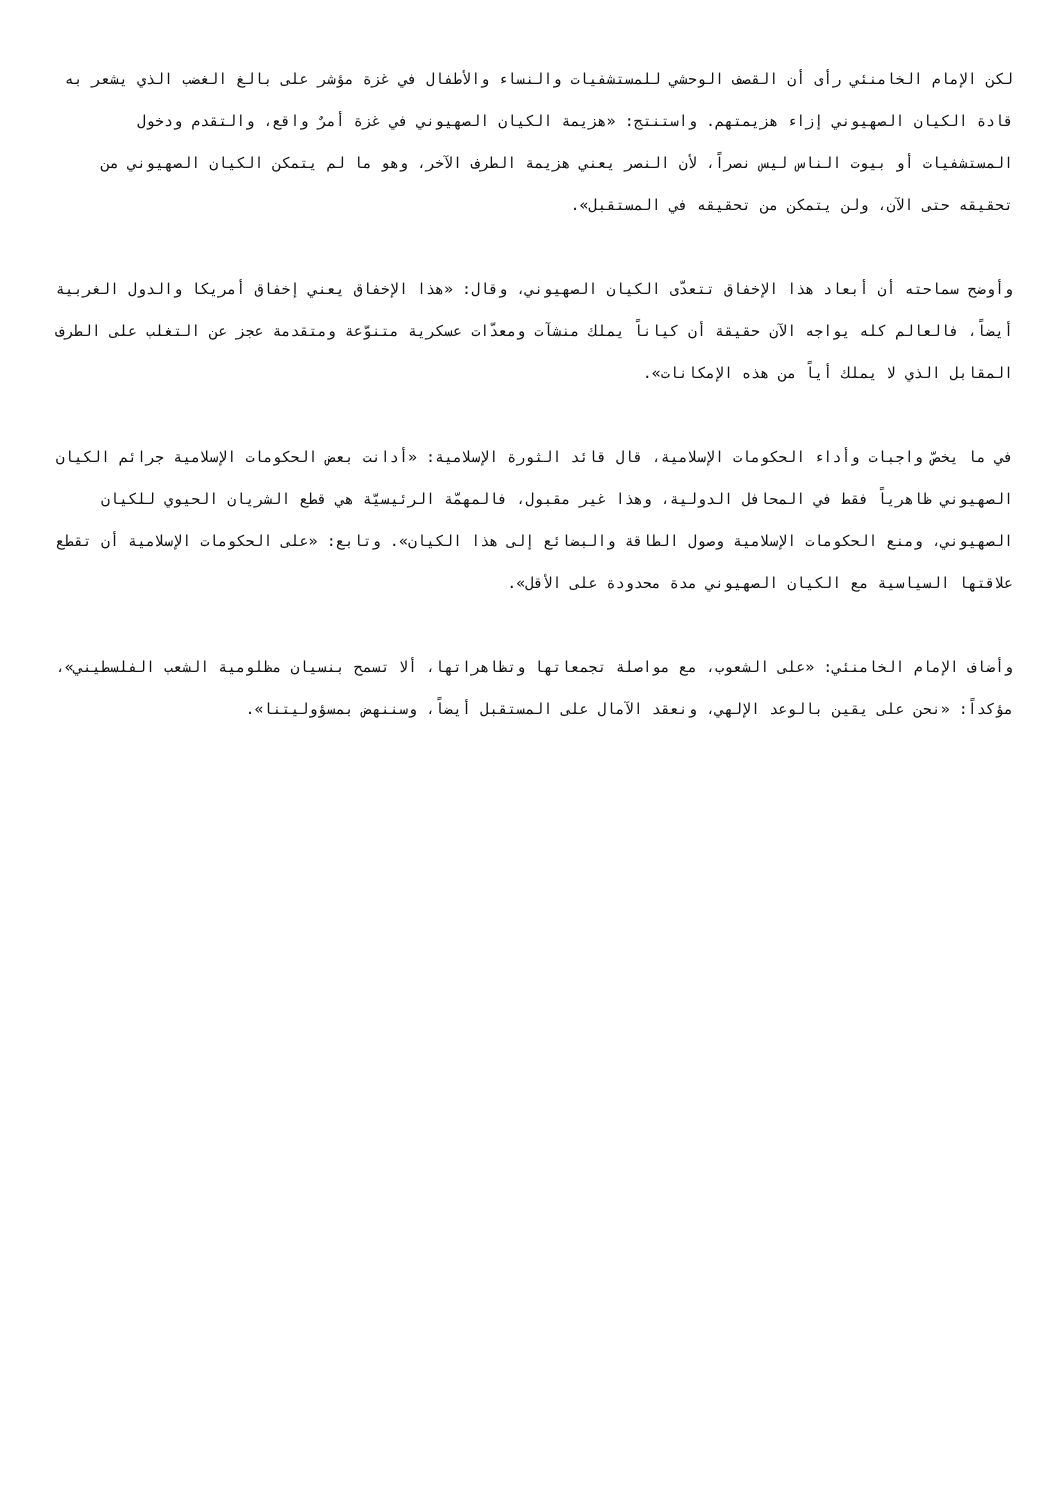لكن الإمام الخامنئي رأى أن القصف الوحشي للمستشفيات والنساء والأطفال في غزة مؤشر على بالغ الغضب الذي يشعر به قادة الكيان الصهيوني إزاء هزيمتهم. واستنتج: «هزيمة الكيان الصهيوني في غزة أمرٌ واقع، والتقدم ودخول المستشفيات أو بيوت الناس ليس نصراً، لأن النصر يعني هزيمة الطرف الآخر، وهو ما لم يتمكن الكيان الصهيوني من تحقيقه حتى الآن، ولن يتمكن من تحقيقه في المستقبل».
وأوضح سماحته أن أبعاد هذا الإخفاق تتعدّى الكيان الصهيوني، وقال: «هذا الإخفاق يعني إخفاق أمريكا والدول الغربية أيضاً، فالعالم كله يواجه الآن حقيقة أن كياناً يملك منشآت ومعدّات عسكرية متنوّعة ومتقدمة عجز عن التغلب على الطرف المقابل الذي لا يملك أياً من هذه الإمكانات».
في ما يخصّ واجبات وأداء الحكومات الإسلامية، قال قائد الثورة الإسلامية: «أدانت بعض الحكومات الإسلامية جرائم الكيان الصهيوني ظاهرياً فقط في المحافل الدولية، وهذا غير مقبول، فالمهمّة الرئيسيّة هي قطع الشريان الحيوي للكيان الصهيوني، ومنع الحكومات الإسلامية وصول الطاقة والبضائع إلى هذا الكيان». وتابع: «على الحكومات الإسلامية أن تقطع علاقتها السياسية مع الكيان الصهيوني مدة محدودة على الأقل».
وأضاف الإمام الخامنئي: «على الشعوب، مع مواصلة تجمعاتها وتظاهراتها، ألا تسمح بنسيان مظلومية الشعب الفلسطيني»، مؤكداً: «نحن على يقين بالوعد الإلهي، ونعقد الآمال على المستقبل أيضاً، وسننهض بمسؤوليتنا».